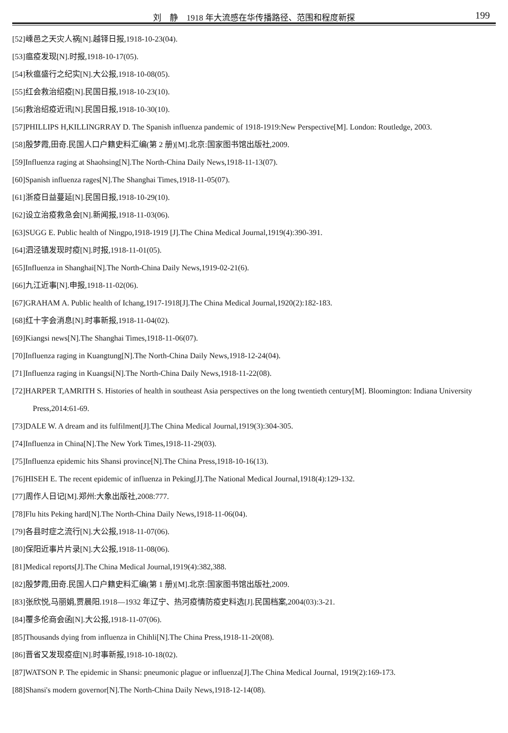刘　静　1918 年大流感在华传播路径、范围和程度新探
199
[52]嵊邑之天灾人祸[N].越铎日报,1918-10-23(04).
[53]瘟疫发现[N].时报,1918-10-17(05).
[54]秋瘟盛行之纪实[N].大公报,1918-10-08(05).
[55]红会救治绍疫[N].民国日报,1918-10-23(10).
[56]救治绍疫近讯[N].民国日报,1918-10-30(10).
[57]PHILLIPS H,KILLINGRRAY D. The Spanish influenza pandemic of 1918-1919:New Perspective[M]. London: Routledge, 2003.
[58]殷梦霞,田奇.民国人口户籍史料汇编(第 2 册)[M].北京:国家图书馆出版社,2009.
[59]Influenza raging at Shaohsing[N].The North-China Daily News,1918-11-13(07).
[60]Spanish influenza rages[N].The Shanghai Times,1918-11-05(07).
[61]浙疫日益蔓延[N].民国日报,1918-10-29(10).
[62]设立治疫救急会[N].新闻报,1918-11-03(06).
[63]SUGG E. Public health of Ningpo,1918-1919 [J].The China Medical Journal,1919(4):390-391.
[64]泗泾镇发现时疫[N].时报,1918-11-01(05).
[65]Influenza in Shanghai[N].The North-China Daily News,1919-02-21(6).
[66]九江近事[N].申报,1918-11-02(06).
[67]GRAHAM A. Public health of Ichang,1917-1918[J].The China Medical Journal,1920(2):182-183.
[68]红十字会消息[N].时事新报,1918-11-04(02).
[69]Kiangsi news[N].The Shanghai Times,1918-11-06(07).
[70]Influenza raging in Kuangtung[N].The North-China Daily News,1918-12-24(04).
[71]Influenza raging in Kuangsi[N].The North-China Daily News,1918-11-22(08).
[72]HARPER T,AMRITH S. Histories of health in southeast Asia perspectives on the long twentieth century[M]. Bloomington: Indiana University Press,2014:61-69.
[73]DALE W. A dream and its fulfilment[J].The China Medical Journal,1919(3):304-305.
[74]Influenza in China[N].The New York Times,1918-11-29(03).
[75]Influenza epidemic hits Shansi province[N].The China Press,1918-10-16(13).
[76]HISEH E. The recent epidemic of influenza in Peking[J].The National Medical Journal,1918(4):129-132.
[77]周作人日记[M].郑州:大象出版社,2008:777.
[78]Flu hits Peking hard[N].The North-China Daily News,1918-11-06(04).
[79]各县时症之流行[N].大公报,1918-11-07(06).
[80]保阳近事片片录[N].大公报,1918-11-08(06).
[81]Medical reports[J].The China Medical Journal,1919(4):382,388.
[82]殷梦霞,田奇.民国人口户籍史料汇编(第 1 册)[M].北京:国家图书馆出版社,2009.
[83]张欣悦,马丽娟,贾晨阳.1918—1932 年辽宁、热河疫情防疫史料选[J].民国档案,2004(03):3-21.
[84]覆多伦商会函[N].大公报,1918-11-07(06).
[85]Thousands dying from influenza in Chihli[N].The China Press,1918-11-20(08).
[86]晋省又发现疫症[N].时事新报,1918-10-18(02).
[87]WATSON P. The epidemic in Shansi: pneumonic plague or influenza[J].The China Medical Journal, 1919(2):169-173.
[88]Shansi's modern governor[N].The North-China Daily News,1918-12-14(08).